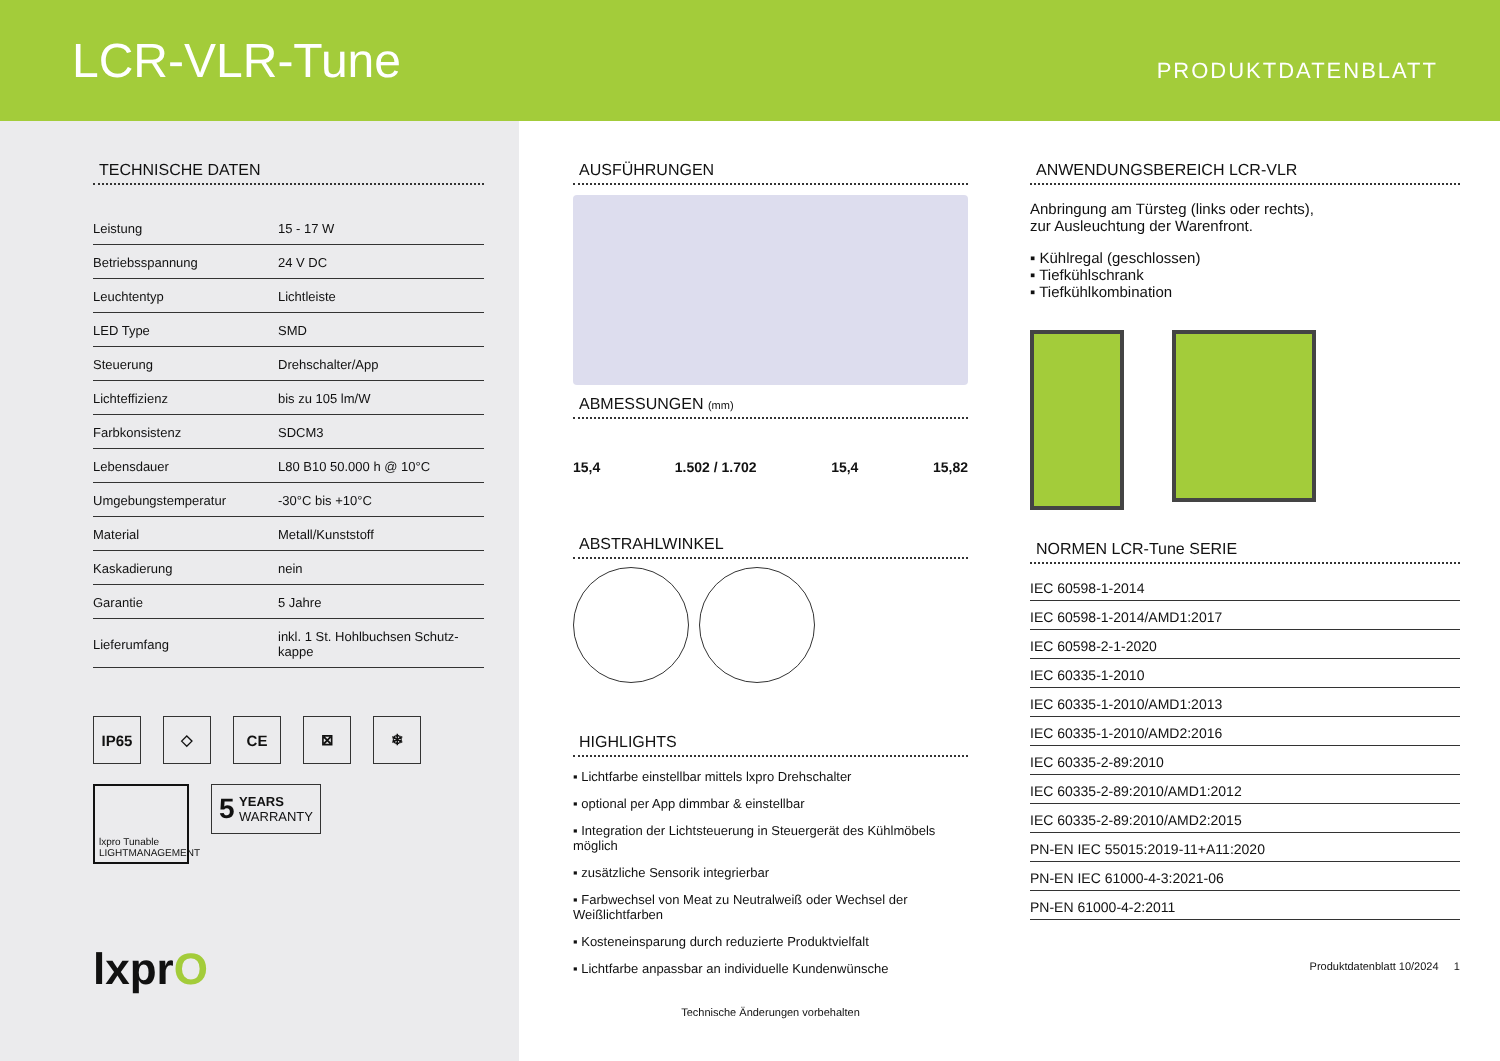LCR-VLR-Tune
PRODUKTDATENBLATT
TECHNISCHE DATEN
| Leistung | 15 - 17 W |
| Betriebsspannung | 24 V DC |
| Leuchtentyp | Lichtleiste |
| LED Type | SMD |
| Steuerung | Drehschalter/App |
| Lichteffizienz | bis zu 105 lm/W |
| Farbkonsistenz | SDCM3 |
| Lebensdauer | L80 B10 50.000 h @ 10°C |
| Umgebungstemperatur | -30°C bis +10°C |
| Material | Metall/Kunststoff |
| Kaskadierung | nein |
| Garantie | 5 Jahre |
| Lieferumfang | inkl. 1 St. Hohlbuchsen Schutz- kappe |
IP65 ◇ CE ⊠ ❄
lxpro Tunable
LIGHTMANAGEMENT
5 YEARS
WARRANTY
lxprO
AUSFÜHRUNGEN
ABMESSUNGEN (mm)
15,4 1.502 / 1.702 15,4 15,82
ABSTRAHLWINKEL
HIGHLIGHTS
▪ Lichtfarbe einstellbar mittels lxpro Drehschalter
▪ optional per App dimmbar & einstellbar
▪ Integration der Lichtsteuerung in Steuergerät des Kühlmöbels möglich
▪ zusätzliche Sensorik integrierbar
▪ Farbwechsel von Meat zu Neutralweiß oder Wechsel der Weißlichtfarben
▪ Kosteneinsparung durch reduzierte Produktvielfalt
▪ Lichtfarbe anpassbar an individuelle Kundenwünsche
Technische Änderungen vorbehalten
ANWENDUNGSBEREICH LCR-VLR
Anbringung am Türsteg (links oder rechts),
zur Ausleuchtung der Warenfront.
▪ Kühlregal (geschlossen)
▪ Tiefkühlschrank
▪ Tiefkühlkombination
NORMEN LCR-Tune SERIE
IEC 60598-1-2014
IEC 60598-1-2014/AMD1:2017
IEC 60598-2-1-2020
IEC 60335-1-2010
IEC 60335-1-2010/AMD1:2013
IEC 60335-1-2010/AMD2:2016
IEC 60335-2-89:2010
IEC 60335-2-89:2010/AMD1:2012
IEC 60335-2-89:2010/AMD2:2015
PN-EN IEC 55015:2019-11+A11:2020
PN-EN IEC 61000-4-3:2021-06
PN-EN 61000-4-2:2011
Produktdatenblatt 10/2024 1